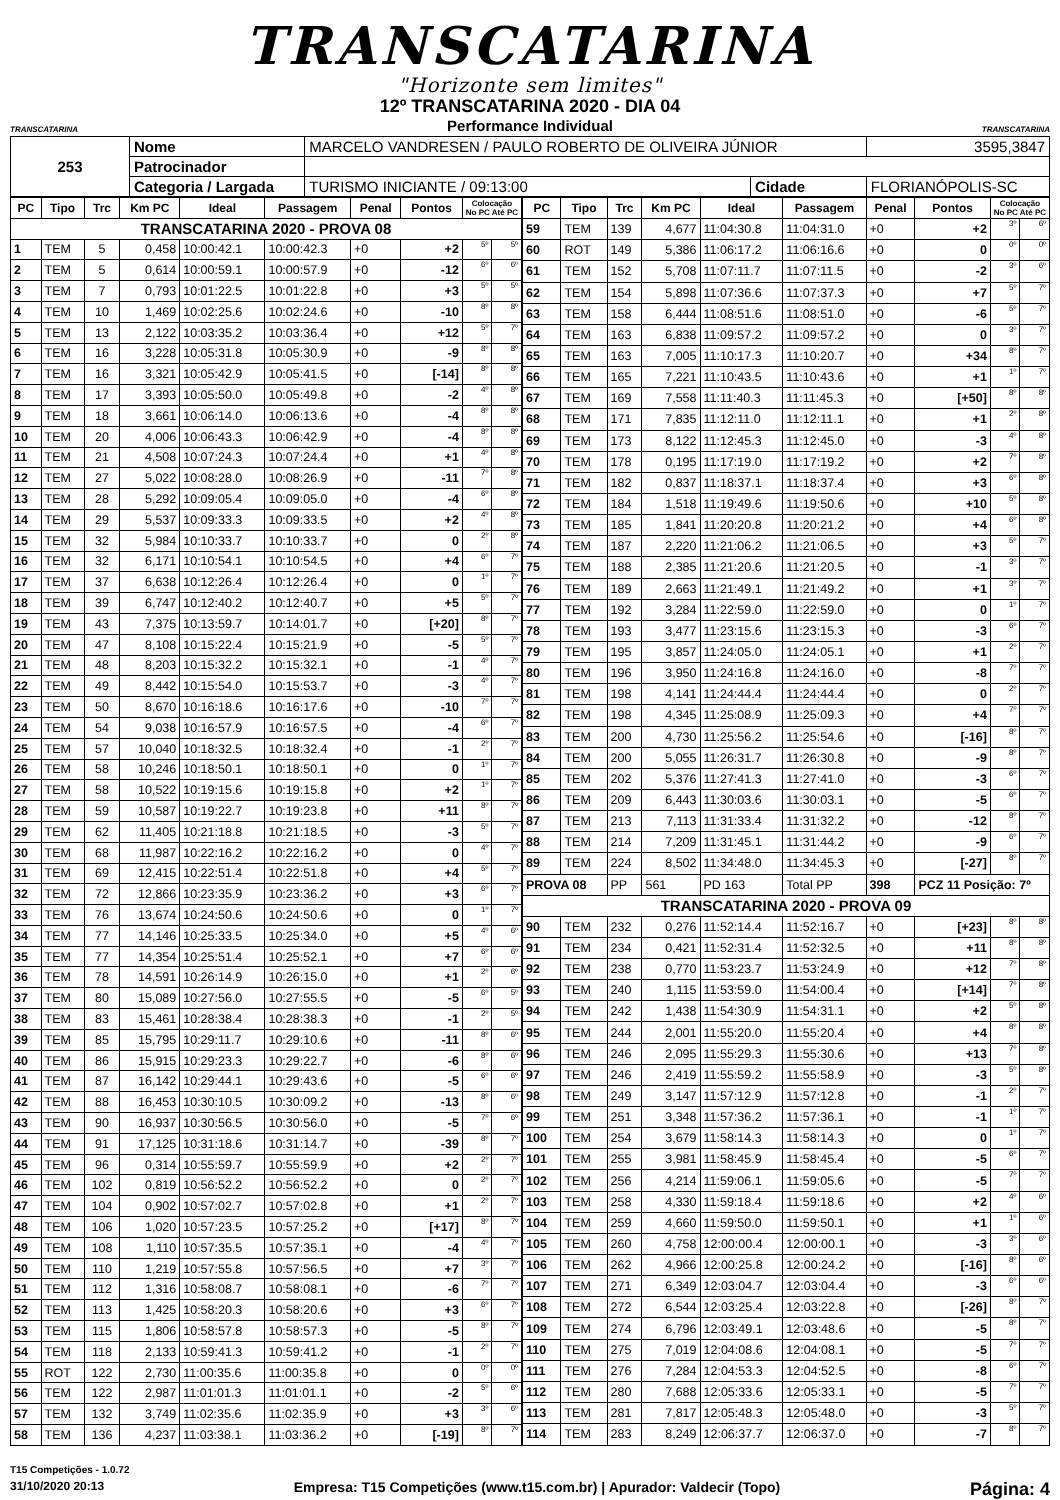TRANSCATARINA
"Horizonte sem limites"
TRANSCATARINA
12º TRANSCATARINA 2020 - DIA 04
Performance Individual
TRANSCATARINA
| 253 | Nome | MARCELO VANDRESEN / PAULO ROBERTO DE OLIVEIRA JÚNIOR | | | 3595,3847 |
| | Patrocinador | | | | |
| | Categoria / Largada | TURISMO INICIANTE / 09:13:00 | Cidade | FLORIANÓPOLIS-SC | |
| PC | Tipo | Trc | Km PC | Ideal | Passagem | Penal | Pontos | Colocação No PC Até PC | |
| --- | --- | --- | --- | --- | --- | --- | --- | --- | --- |
| TRANSCATARINA 2020 - PROVA 08 | | | | | | | | | |
| 1 | TEM | 5 | 0,458 | 10:00:42.1 | 10:00:42.3 | +0 | +2 | 5º | 5º |
| 2 | TEM | 5 | 0,614 | 10:00:59.1 | 10:00:57.9 | +0 | -12 | 6º | 6º |
| 3 | TEM | 7 | 0,793 | 10:01:22.5 | 10:01:22.8 | +0 | +3 | 5º | 5º |
| 4 | TEM | 10 | 1,469 | 10:02:25.6 | 10:02:24.6 | +0 | -10 | 8º | 8º |
| 5 | TEM | 13 | 2,122 | 10:03:35.2 | 10:03:36.4 | +0 | +12 | 5º | 7º |
| 6 | TEM | 16 | 3,228 | 10:05:31.8 | 10:05:30.9 | +0 | -9 | 8º | 8º |
| 7 | TEM | 16 | 3,321 | 10:05:42.9 | 10:05:41.5 | +0 | [-14] | 8º | 8º |
| 8 | TEM | 17 | 3,393 | 10:05:50.0 | 10:05:49.8 | +0 | -2 | 4º | 8º |
| 9 | TEM | 18 | 3,661 | 10:06:14.0 | 10:06:13.6 | +0 | -4 | 8º | 8º |
| 10 | TEM | 20 | 4,006 | 10:06:43.3 | 10:06:42.9 | +0 | -4 | 8º | 8º |
| 11 | TEM | 21 | 4,508 | 10:07:24.3 | 10:07:24.4 | +0 | +1 | 4º | 8º |
| 12 | TEM | 27 | 5,022 | 10:08:28.0 | 10:08:26.9 | +0 | -11 | 7º | 8º |
| 13 | TEM | 28 | 5,292 | 10:09:05.4 | 10:09:05.0 | +0 | -4 | 6º | 8º |
| 14 | TEM | 29 | 5,537 | 10:09:33.3 | 10:09:33.5 | +0 | +2 | 4º | 8º |
| 15 | TEM | 32 | 5,984 | 10:10:33.7 | 10:10:33.7 | +0 | 0 | 2º | 8º |
| 16 | TEM | 32 | 6,171 | 10:10:54.1 | 10:10:54.5 | +0 | +4 | 6º | 7º |
| 17 | TEM | 37 | 6,638 | 10:12:26.4 | 10:12:26.4 | +0 | 0 | 1º | 7º |
| 18 | TEM | 39 | 6,747 | 10:12:40.2 | 10:12:40.7 | +0 | +5 | 5º | 7º |
| 19 | TEM | 43 | 7,375 | 10:13:59.7 | 10:14:01.7 | +0 | [+20] | 8º | 7º |
| 20 | TEM | 47 | 8,108 | 10:15:22.4 | 10:15:21.9 | +0 | -5 | 5º | 7º |
| 21 | TEM | 48 | 8,203 | 10:15:32.2 | 10:15:32.1 | +0 | -1 | 4º | 7º |
| 22 | TEM | 49 | 8,442 | 10:15:54.0 | 10:15:53.7 | +0 | -3 | 4º | 7º |
| 23 | TEM | 50 | 8,670 | 10:16:18.6 | 10:16:17.6 | +0 | -10 | 7º | 7º |
| 24 | TEM | 54 | 9,038 | 10:16:57.9 | 10:16:57.5 | +0 | -4 | 6º | 7º |
| 25 | TEM | 57 | 10,040 | 10:18:32.5 | 10:18:32.4 | +0 | -1 | 2º | 7º |
| 26 | TEM | 58 | 10,246 | 10:18:50.1 | 10:18:50.1 | +0 | 0 | 1º | 7º |
| 27 | TEM | 58 | 10,522 | 10:19:15.6 | 10:19:15.8 | +0 | +2 | 1º | 7º |
| 28 | TEM | 59 | 10,587 | 10:19:22.7 | 10:19:23.8 | +0 | +11 | 8º | 7º |
| 29 | TEM | 62 | 11,405 | 10:21:18.8 | 10:21:18.5 | +0 | -3 | 5º | 7º |
| 30 | TEM | 68 | 11,987 | 10:22:16.2 | 10:22:16.2 | +0 | 0 | 4º | 7º |
| 31 | TEM | 69 | 12,415 | 10:22:51.4 | 10:22:51.8 | +0 | +4 | 5º | 7º |
| 32 | TEM | 72 | 12,866 | 10:23:35.9 | 10:23:36.2 | +0 | +3 | 6º | 7º |
| 33 | TEM | 76 | 13,674 | 10:24:50.6 | 10:24:50.6 | +0 | 0 | 1º | 7º |
| 34 | TEM | 77 | 14,146 | 10:25:33.5 | 10:25:34.0 | +0 | +5 | 4º | 6º |
| 35 | TEM | 77 | 14,354 | 10:25:51.4 | 10:25:52.1 | +0 | +7 | 6º | 6º |
| 36 | TEM | 78 | 14,591 | 10:26:14.9 | 10:26:15.0 | +0 | +1 | 2º | 6º |
| 37 | TEM | 80 | 15,089 | 10:27:56.0 | 10:27:55.5 | +0 | -5 | 6º | 5º |
| 38 | TEM | 83 | 15,461 | 10:28:38.4 | 10:28:38.3 | +0 | -1 | 2º | 5º |
| 39 | TEM | 85 | 15,795 | 10:29:11.7 | 10:29:10.6 | +0 | -11 | 8º | 6º |
| 40 | TEM | 86 | 15,915 | 10:29:23.3 | 10:29:22.7 | +0 | -6 | 8º | 6º |
| 41 | TEM | 87 | 16,142 | 10:29:44.1 | 10:29:43.6 | +0 | -5 | 6º | 6º |
| 42 | TEM | 88 | 16,453 | 10:30:10.5 | 10:30:09.2 | +0 | -13 | 8º | 6º |
| 43 | TEM | 90 | 16,937 | 10:30:56.5 | 10:30:56.0 | +0 | -5 | 7º | 6º |
| 44 | TEM | 91 | 17,125 | 10:31:18.6 | 10:31:14.7 | +0 | -39 | 8º | 7º |
| 45 | TEM | 96 | 0,314 | 10:55:59.7 | 10:55:59.9 | +0 | +2 | 2º | 7º |
| 46 | TEM | 102 | 0,819 | 10:56:52.2 | 10:56:52.2 | +0 | 0 | 2º | 7º |
| 47 | TEM | 104 | 0,902 | 10:57:02.7 | 10:57:02.8 | +0 | +1 | 2º | 7º |
| 48 | TEM | 106 | 1,020 | 10:57:23.5 | 10:57:25.2 | +0 | [+17] | 8º | 7º |
| 49 | TEM | 108 | 1,110 | 10:57:35.5 | 10:57:35.1 | +0 | -4 | 4º | 7º |
| 50 | TEM | 110 | 1,219 | 10:57:55.8 | 10:57:56.5 | +0 | +7 | 3º | 7º |
| 51 | TEM | 112 | 1,316 | 10:58:08.7 | 10:58:08.1 | +0 | -6 | 7º | 7º |
| 52 | TEM | 113 | 1,425 | 10:58:20.3 | 10:58:20.6 | +0 | +3 | 6º | 7º |
| 53 | TEM | 115 | 1,806 | 10:58:57.8 | 10:58:57.3 | +0 | -5 | 8º | 7º |
| 54 | TEM | 118 | 2,133 | 10:59:41.3 | 10:59:41.2 | +0 | -1 | 2º | 7º |
| 55 | ROT | 122 | 2,730 | 11:00:35.6 | 11:00:35.8 | +0 | 0 | 0º | 0º |
| 56 | TEM | 122 | 2,987 | 11:01:01.3 | 11:01:01.1 | +0 | -2 | 5º | 6º |
| 57 | TEM | 132 | 3,749 | 11:02:35.6 | 11:02:35.9 | +0 | +3 | 3º | 6º |
| 58 | TEM | 136 | 4,237 | 11:03:38.1 | 11:03:36.2 | +0 | [-19] | 8º | 7º |
| PC | Tipo | Trc | Km PC | Ideal | Passagem | Penal | Pontos | Colocação No PC Até PC | |
| --- | --- | --- | --- | --- | --- | --- | --- | --- | --- |
| 59 | TEM | 139 | 4,677 | 11:04:30.8 | 11:04:31.0 | +0 | +2 | 3º | 6º |
| 60 | ROT | 149 | 5,386 | 11:06:17.2 | 11:06:16.6 | +0 | 0 | 0º | 0º |
| 61 | TEM | 152 | 5,708 | 11:07:11.7 | 11:07:11.5 | +0 | -2 | 3º | 6º |
| 62 | TEM | 154 | 5,898 | 11:07:36.6 | 11:07:37.3 | +0 | +7 | 5º | 7º |
| 63 | TEM | 158 | 6,444 | 11:08:51.6 | 11:08:51.0 | +0 | -6 | 5º | 7º |
| 64 | TEM | 163 | 6,838 | 11:09:57.2 | 11:09:57.2 | +0 | 0 | 3º | 7º |
| 65 | TEM | 163 | 7,005 | 11:10:17.3 | 11:10:20.7 | +0 | +34 | 8º | 7º |
| 66 | TEM | 165 | 7,221 | 11:10:43.5 | 11:10:43.6 | +0 | +1 | 1º | 7º |
| 67 | TEM | 169 | 7,558 | 11:11:40.3 | 11:11:45.3 | +0 | [+50] | 8º | 8º |
| 68 | TEM | 171 | 7,835 | 11:12:11.0 | 11:12:11.1 | +0 | +1 | 2º | 8º |
| 69 | TEM | 173 | 8,122 | 11:12:45.3 | 11:12:45.0 | +0 | -3 | 4º | 8º |
| 70 | TEM | 178 | 0,195 | 11:17:19.0 | 11:17:19.2 | +0 | +2 | 7º | 8º |
| 71 | TEM | 182 | 0,837 | 11:18:37.1 | 11:18:37.4 | +0 | +3 | 6º | 8º |
| 72 | TEM | 184 | 1,518 | 11:19:49.6 | 11:19:50.6 | +0 | +10 | 5º | 8º |
| 73 | TEM | 185 | 1,841 | 11:20:20.8 | 11:20:21.2 | +0 | +4 | 6º | 8º |
| 74 | TEM | 187 | 2,220 | 11:21:06.2 | 11:21:06.5 | +0 | +3 | 5º | 7º |
| 75 | TEM | 188 | 2,385 | 11:21:20.6 | 11:21:20.5 | +0 | -1 | 3º | 7º |
| 76 | TEM | 189 | 2,663 | 11:21:49.1 | 11:21:49.2 | +0 | +1 | 3º | 7º |
| 77 | TEM | 192 | 3,284 | 11:22:59.0 | 11:22:59.0 | +0 | 0 | 1º | 7º |
| 78 | TEM | 193 | 3,477 | 11:23:15.6 | 11:23:15.3 | +0 | -3 | 6º | 7º |
| 79 | TEM | 195 | 3,857 | 11:24:05.0 | 11:24:05.1 | +0 | +1 | 2º | 7º |
| 80 | TEM | 196 | 3,950 | 11:24:16.8 | 11:24:16.0 | +0 | -8 | 7º | 7º |
| 81 | TEM | 198 | 4,141 | 11:24:44.4 | 11:24:44.4 | +0 | 0 | 2º | 7º |
| 82 | TEM | 198 | 4,345 | 11:25:08.9 | 11:25:09.3 | +0 | +4 | 7º | 7º |
| 83 | TEM | 200 | 4,730 | 11:25:56.2 | 11:25:54.6 | +0 | [-16] | 8º | 7º |
| 84 | TEM | 200 | 5,055 | 11:26:31.7 | 11:26:30.8 | +0 | -9 | 8º | 7º |
| 85 | TEM | 202 | 5,376 | 11:27:41.3 | 11:27:41.0 | +0 | -3 | 6º | 7º |
| 86 | TEM | 209 | 6,443 | 11:30:03.6 | 11:30:03.1 | +0 | -5 | 6º | 7º |
| 87 | TEM | 213 | 7,113 | 11:31:33.4 | 11:31:32.2 | +0 | -12 | 8º | 7º |
| 88 | TEM | 214 | 7,209 | 11:31:45.1 | 11:31:44.2 | +0 | -9 | 6º | 7º |
| 89 | TEM | 224 | 8,502 | 11:34:48.0 | 11:34:45.3 | +0 | [-27] | 8º | 7º |
| PROVA 08 | | PP | 561 | PD 163 | Total PP | 398 | PCZ 11 Posição: 7º | | |
| TRANSCATARINA 2020 - PROVA 09 | | | | | | | | | |
| 90 | TEM | 232 | 0,276 | 11:52:14.4 | 11:52:16.7 | +0 | [+23] | 8º | 8º |
| 91 | TEM | 234 | 0,421 | 11:52:31.4 | 11:52:32.5 | +0 | +11 | 8º | 8º |
| 92 | TEM | 238 | 0,770 | 11:53:23.7 | 11:53:24.9 | +0 | +12 | 7º | 8º |
| 93 | TEM | 240 | 1,115 | 11:53:59.0 | 11:54:00.4 | +0 | [+14] | 7º | 8º |
| 94 | TEM | 242 | 1,438 | 11:54:30.9 | 11:54:31.1 | +0 | +2 | 5º | 8º |
| 95 | TEM | 244 | 2,001 | 11:55:20.0 | 11:55:20.4 | +0 | +4 | 8º | 8º |
| 96 | TEM | 246 | 2,095 | 11:55:29.3 | 11:55:30.6 | +0 | +13 | 7º | 8º |
| 97 | TEM | 246 | 2,419 | 11:55:59.2 | 11:55:58.9 | +0 | -3 | 5º | 8º |
| 98 | TEM | 249 | 3,147 | 11:57:12.9 | 11:57:12.8 | +0 | -1 | 2º | 7º |
| 99 | TEM | 251 | 3,348 | 11:57:36.2 | 11:57:36.1 | +0 | -1 | 1º | 7º |
| 100 | TEM | 254 | 3,679 | 11:58:14.3 | 11:58:14.3 | +0 | 0 | 1º | 7º |
| 101 | TEM | 255 | 3,981 | 11:58:45.9 | 11:58:45.4 | +0 | -5 | 6º | 7º |
| 102 | TEM | 256 | 4,214 | 11:59:06.1 | 11:59:05.6 | +0 | -5 | 7º | 7º |
| 103 | TEM | 258 | 4,330 | 11:59:18.4 | 11:59:18.6 | +0 | +2 | 4º | 6º |
| 104 | TEM | 259 | 4,660 | 11:59:50.0 | 11:59:50.1 | +0 | +1 | 1º | 6º |
| 105 | TEM | 260 | 4,758 | 12:00:00.4 | 12:00:00.1 | +0 | -3 | 3º | 6º |
| 106 | TEM | 262 | 4,966 | 12:00:25.8 | 12:00:24.2 | +0 | [-16] | 8º | 6º |
| 107 | TEM | 271 | 6,349 | 12:03:04.7 | 12:03:04.4 | +0 | -3 | 6º | 6º |
| 108 | TEM | 272 | 6,544 | 12:03:25.4 | 12:03:22.8 | +0 | [-26] | 8º | 7º |
| 109 | TEM | 274 | 6,796 | 12:03:49.1 | 12:03:48.6 | +0 | -5 | 8º | 7º |
| 110 | TEM | 275 | 7,019 | 12:04:08.6 | 12:04:08.1 | +0 | -5 | 7º | 7º |
| 111 | TEM | 276 | 7,284 | 12:04:53.3 | 12:04:52.5 | +0 | -8 | 6º | 7º |
| 112 | TEM | 280 | 7,688 | 12:05:33.6 | 12:05:33.1 | +0 | -5 | 7º | 7º |
| 113 | TEM | 281 | 7,817 | 12:05:48.3 | 12:05:48.0 | +0 | -3 | 5º | 7º |
| 114 | TEM | 283 | 8,249 | 12:06:37.7 | 12:06:37.0 | +0 | -7 | 8º | 7º |
T15 Competições - 1.0.72
31/10/2020 20:13 Empresa: T15 Competições (www.t15.com.br) | Apurador: Valdecir (Topo) Página: 4